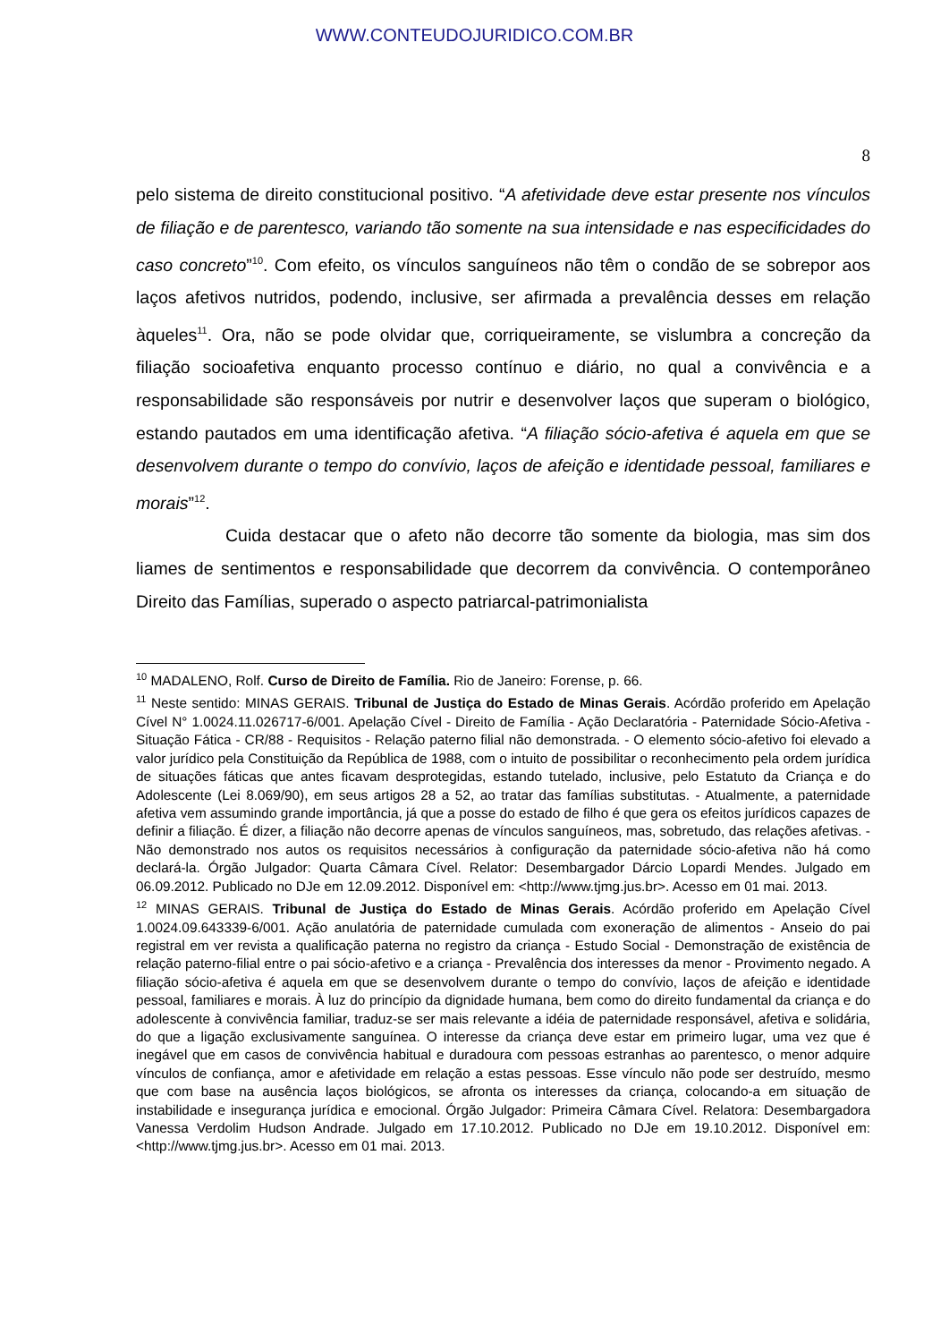WWW.CONTEUDOJURIDICO.COM.BR
8
pelo sistema de direito constitucional positivo. “A afetividade deve estar presente nos vínculos de filiação e de parentesco, variando tão somente na sua intensidade e nas especificidades do caso concreto”<sup>10</sup>. Com efeito, os vínculos sanguíneos não têm o condão de se sobrepor aos laços afetivos nutridos, podendo, inclusive, ser afirmada a prevalência desses em relação àqueles<sup>11</sup>. Ora, não se pode olvidar que, corriqueiramente, se vislumbra a concreção da filiação socioafetiva enquanto processo contínuo e diário, no qual a convivência e a responsabilidade são responsáveis por nutrir e desenvolver laços que superam o biológico, estando pautados em uma identificação afetiva. “A filiação sócio-afetiva é aquela em que se desenvolvem durante o tempo do convívio, laços de afeição e identidade pessoal, familiares e morais”<sup>12</sup>.
Cuida destacar que o afeto não decorre tão somente da biologia, mas sim dos liames de sentimentos e responsabilidade que decorrem da convivência. O contemporâneo Direito das Famílias, superado o aspecto patriarcal-patrimonialista
<sup>10</sup> MADALENO, Rolf. Curso de Direito de Família. Rio de Janeiro: Forense, p. 66.
<sup>11</sup> Neste sentido: MINAS GERAIS. Tribunal de Justiça do Estado de Minas Gerais. Acórdão proferido em Apelação Cível N° 1.0024.11.026717-6/001. Apelação Cível - Direito de Família - Ação Declaratória - Paternidade Sócio-Afetiva - Situação Fática - CR/88 - Requisitos - Relação paterno filial não demonstrada. - O elemento sócio-afetivo foi elevado a valor jurídico pela Constituição da República de 1988, com o intuito de possibilitar o reconhecimento pela ordem jurídica de situações fáticas que antes ficavam desprotegidas, estando tutelado, inclusive, pelo Estatuto da Criança e do Adolescente (Lei 8.069/90), em seus artigos 28 a 52, ao tratar das famílias substitutas. - Atualmente, a paternidade afetiva vem assumindo grande importância, já que a posse do estado de filho é que gera os efeitos jurídicos capazes de definir a filiação. É dizer, a filiação não decorre apenas de vínculos sanguíneos, mas, sobretudo, das relações afetivas. - Não demonstrado nos autos os requisitos necessários à configuração da paternidade sócio-afetiva não há como declará-la. Órgão Julgador: Quarta Câmara Cível. Relator: Desembargador Dárcio Lopardi Mendes. Julgado em 06.09.2012. Publicado no DJe em 12.09.2012. Disponível em: <http://www.tjmg.jus.br>. Acesso em 01 mai. 2013.
<sup>12</sup> MINAS GERAIS. Tribunal de Justiça do Estado de Minas Gerais. Acórdão proferido em Apelação Cível 1.0024.09.643339-6/001. Ação anulatória de paternidade cumulada com exoneração de alimentos - Anseio do pai registral em ver revista a qualificação paterna no registro da criança - Estudo Social - Demonstração de existência de relação paterno-filial entre o pai sócio-afetivo e a criança - Prevalência dos interesses da menor - Provimento negado. A filiação sócio-afetiva é aquela em que se desenvolvem durante o tempo do convívio, laços de afeição e identidade pessoal, familiares e morais. À luz do princípio da dignidade humana, bem como do direito fundamental da criança e do adolescente à convivência familiar, traduz-se ser mais relevante a idéia de paternidade responsável, afetiva e solidária, do que a ligação exclusivamente sanguínea. O interesse da criança deve estar em primeiro lugar, uma vez que é inegável que em casos de convivência habitual e duradoura com pessoas estranhas ao parentesco, o menor adquire vínculos de confiança, amor e afetividade em relação a estas pessoas. Esse vínculo não pode ser destruído, mesmo que com base na ausência laços biológicos, se afronta os interesses da criança, colocando-a em situação de instabilidade e insegurança jurídica e emocional. Órgão Julgador: Primeira Câmara Cível. Relatora: Desembargadora Vanessa Verdolim Hudson Andrade. Julgado em 17.10.2012. Publicado no DJe em 19.10.2012. Disponível em: <http://www.tjmg.jus.br>. Acesso em 01 mai. 2013.